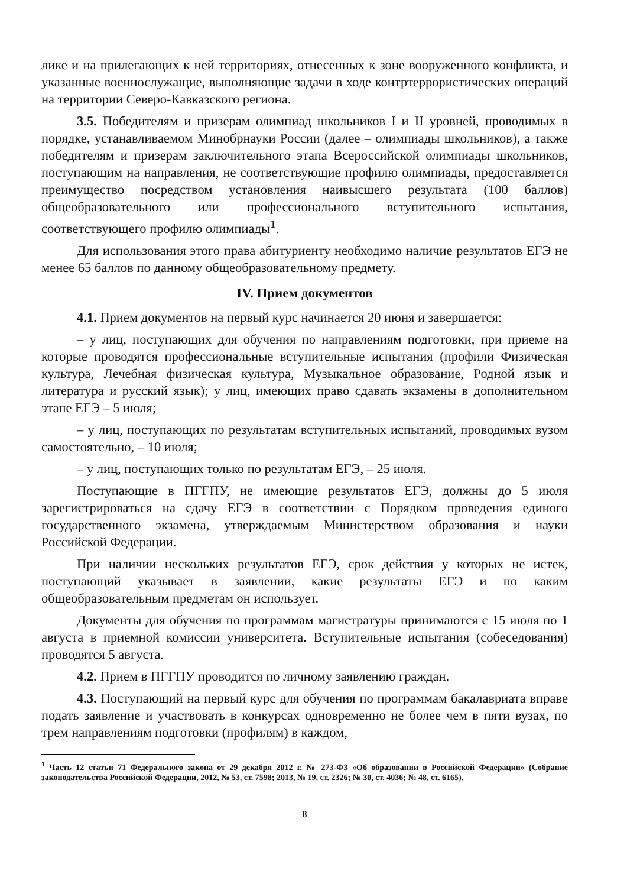лике и на прилегающих к ней территориях, отнесенных к зоне вооруженного конфликта, и указанные военнослужащие, выполняющие задачи в ходе контртеррористических операций на территории Северо-Кавказского региона.
3.5. Победителям и призерам олимпиад школьников I и II уровней, проводимых в порядке, устанавливаемом Минобрнауки России (далее – олимпиады школьников), а также победителям и призерам заключительного этапа Всероссийской олимпиады школьников, поступающим на направления, не соответствующие профилю олимпиады, предоставляется преимущество посредством установления наивысшего результата (100 баллов) общеобразовательного или профессионального вступительного испытания, соответствующего профилю олимпиады<sup>1</sup>.
Для использования этого права абитуриенту необходимо наличие результатов ЕГЭ не менее 65 баллов по данному общеобразовательному предмету.
IV. Прием документов
4.1. Прием документов на первый курс начинается 20 июня и завершается:
– у лиц, поступающих для обучения по направлениям подготовки, при приеме на которые проводятся профессиональные вступительные испытания (профили Физическая культура, Лечебная физическая культура, Музыкальное образование, Родной язык и литература и русский язык); у лиц, имеющих право сдавать экзамены в дополнительном этапе ЕГЭ – 5 июля;
– у лиц, поступающих по результатам вступительных испытаний, проводимых вузом самостоятельно, – 10 июля;
– у лиц, поступающих только по результатам ЕГЭ, – 25 июля.
Поступающие в ПГГПУ, не имеющие результатов ЕГЭ, должны до 5 июля зарегистрироваться на сдачу ЕГЭ в соответствии с Порядком проведения единого государственного экзамена, утверждаемым Министерством образования и науки Российской Федерации.
При наличии нескольких результатов ЕГЭ, срок действия у которых не истек, поступающий указывает в заявлении, какие результаты ЕГЭ и по каким общеобразовательным предметам он использует.
Документы для обучения по программам магистратуры принимаются с 15 июля по 1 августа в приемной комиссии университета. Вступительные испытания (собеседования) проводятся 5 августа.
4.2. Прием в ПГГПУ проводится по личному заявлению граждан.
4.3. Поступающий на первый курс для обучения по программам бакалавриата вправе подать заявление и участвовать в конкурсах одновременно не более чем в пяти вузах, по трем направлениям подготовки (профилям) в каждом,
<sup>1</sup> Часть 12 статьи 71 Федерального закона от 29 декабря 2012 г. № 273-ФЗ «Об образовании в Российской Федерации» (Собрание законодательства Российской Федерации, 2012, № 53, ст. 7598; 2013, № 19, ст. 2326; № 30, ст. 4036; № 48, ст. 6165).
8